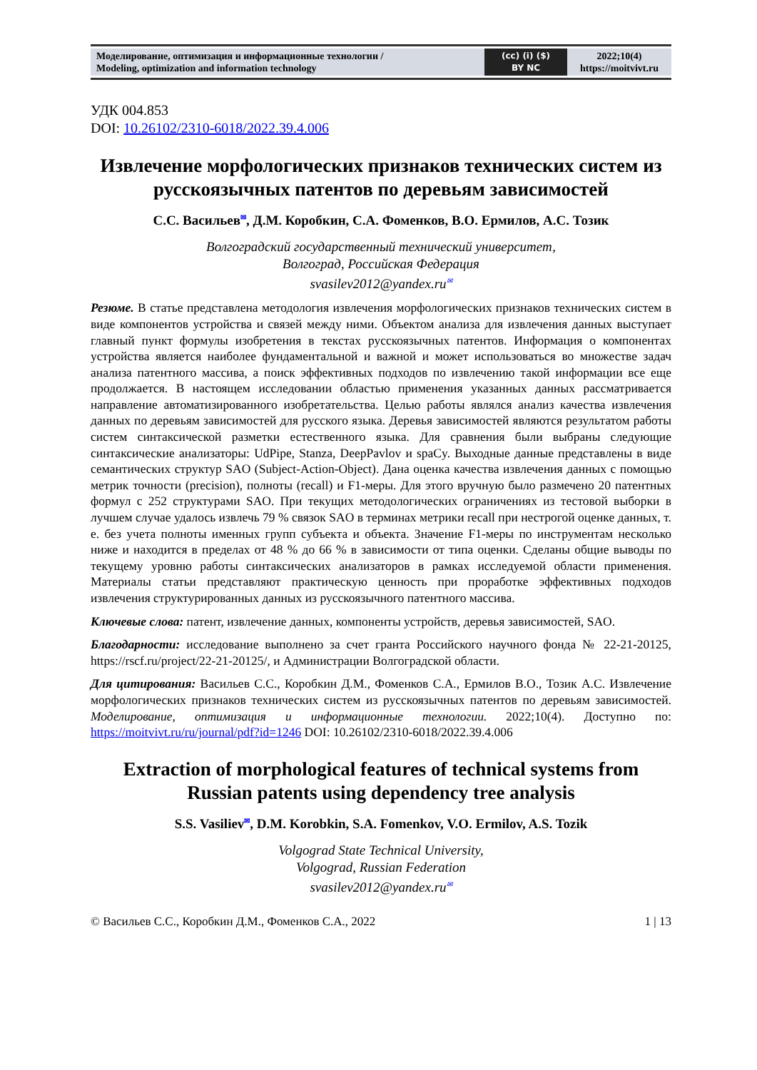| Моделирование, оптимизация и информационные технологии / Modeling, optimization and information technology | (cc) (i) ($) BY NC | 2022;10(4) https://moitvivt.ru |
УДК 004.853
DOI: 10.26102/2310-6018/2022.39.4.006
Извлечение морфологических признаков технических систем из русскоязычных патентов по деревьям зависимостей
С.С. Васильев<sup>✉</sup>, Д.М. Коробкин, С.А. Фоменков, В.О. Ермилов, А.С. Тозик
Волгоградский государственный технический университет,
Волгоград, Российская Федерация
svasilev2012@yandex.ru<sup>✉</sup>
Резюме. В статье представлена методология извлечения морфологических признаков технических систем в виде компонентов устройства и связей между ними. Объектом анализа для извлечения данных выступает главный пункт формулы изобретения в текстах русскоязычных патентов. Информация о компонентах устройства является наиболее фундаментальной и важной и может использоваться во множестве задач анализа патентного массива, а поиск эффективных подходов по извлечению такой информации все еще продолжается. В настоящем исследовании областью применения указанных данных рассматривается направление автоматизированного изобретательства. Целью работы являлся анализ качества извлечения данных по деревьям зависимостей для русского языка. Деревья зависимостей являются результатом работы систем синтаксической разметки естественного языка. Для сравнения были выбраны следующие синтаксические анализаторы: UdPipe, Stanza, DeepPavlov и spaCy. Выходные данные представлены в виде семантических структур SAO (Subject-Action-Object). Дана оценка качества извлечения данных с помощью метрик точности (precision), полноты (recall) и F1-меры. Для этого вручную было размечено 20 патентных формул с 252 структурами SAO. При текущих методологических ограничениях из тестовой выборки в лучшем случае удалось извлечь 79 % связок SAO в терминах метрики recall при нестрогой оценке данных, т. е. без учета полноты именных групп субъекта и объекта. Значение F1-меры по инструментам несколько ниже и находится в пределах от 48 % до 66 % в зависимости от типа оценки. Сделаны общие выводы по текущему уровню работы синтаксических анализаторов в рамках исследуемой области применения. Материалы статьи представляют практическую ценность при проработке эффективных подходов извлечения структурированных данных из русскоязычного патентного массива.
Ключевые слова: патент, извлечение данных, компоненты устройств, деревья зависимостей, SAO.
Благодарности: исследование выполнено за счет гранта Российского научного фонда № 22-21-20125, https://rscf.ru/project/22-21-20125/, и Администрации Волгоградской области.
Для цитирования: Васильев С.С., Коробкин Д.М., Фоменков С.А., Ермилов В.О., Тозик А.С. Извлечение морфологических признаков технических систем из русскоязычных патентов по деревьям зависимостей. Моделирование, оптимизация и информационные технологии. 2022;10(4). Доступно по: https://moitvivt.ru/ru/journal/pdf?id=1246 DOI: 10.26102/2310-6018/2022.39.4.006
Extraction of morphological features of technical systems from Russian patents using dependency tree analysis
S.S. Vasiliev<sup>✉</sup>, D.M. Korobkin, S.A. Fomenkov, V.O. Ermilov, A.S. Tozik
Volgograd State Technical University,
Volgograd, Russian Federation
svasilev2012@yandex.ru<sup>✉</sup>
© Васильев С.С., Коробкин Д.М., Фоменков С.А., 2022 1 | 13